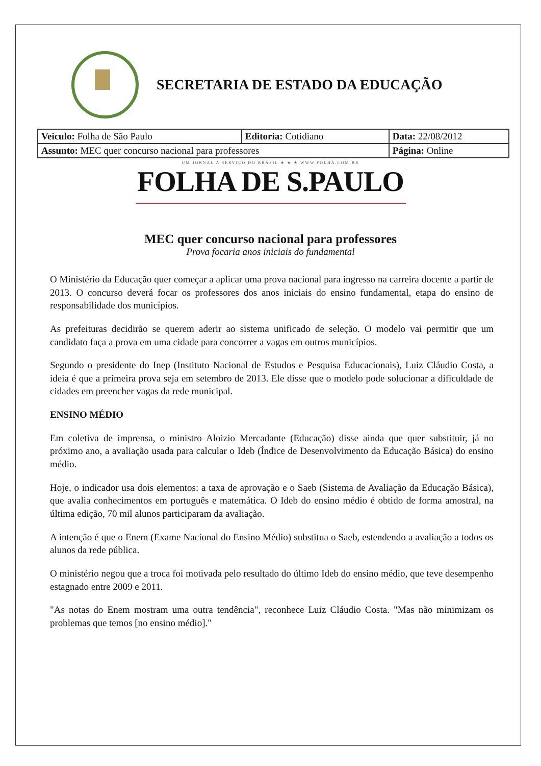SECRETARIA DE ESTADO DA EDUCAÇÃO
| Veiculo: Folha de São Paulo | Editoria: Cotidiano | Data: 22/08/2012 |
| Assunto: MEC quer concurso nacional para professores | | Página: Online |
UM JORNAL A SERVIÇO DO BRASIL ★ ★ ★ WWW.FOLHA.COM.BR
FOLHA DE S.PAULO
MEC quer concurso nacional para professores
Prova focaria anos iniciais do fundamental
O Ministério da Educação quer começar a aplicar uma prova nacional para ingresso na carreira docente a partir de 2013. O concurso deverá focar os professores dos anos iniciais do ensino fundamental, etapa do ensino de responsabilidade dos municípios.
As prefeituras decidirão se querem aderir ao sistema unificado de seleção. O modelo vai permitir que um candidato faça a prova em uma cidade para concorrer a vagas em outros municípios.
Segundo o presidente do Inep (Instituto Nacional de Estudos e Pesquisa Educacionais), Luiz Cláudio Costa, a ideia é que a primeira prova seja em setembro de 2013. Ele disse que o modelo pode solucionar a dificuldade de cidades em preencher vagas da rede municipal.
ENSINO MÉDIO
Em coletiva de imprensa, o ministro Aloizio Mercadante (Educação) disse ainda que quer substituir, já no próximo ano, a avaliação usada para calcular o Ideb (Índice de Desenvolvimento da Educação Básica) do ensino médio.
Hoje, o indicador usa dois elementos: a taxa de aprovação e o Saeb (Sistema de Avaliação da Educação Básica), que avalia conhecimentos em português e matemática. O Ideb do ensino médio é obtido de forma amostral, na última edição, 70 mil alunos participaram da avaliação.
A intenção é que o Enem (Exame Nacional do Ensino Médio) substitua o Saeb, estendendo a avaliação a todos os alunos da rede pública.
O ministério negou que a troca foi motivada pelo resultado do último Ideb do ensino médio, que teve desempenho estagnado entre 2009 e 2011.
"As notas do Enem mostram uma outra tendência", reconhece Luiz Cláudio Costa. "Mas não minimizam os problemas que temos [no ensino médio]."